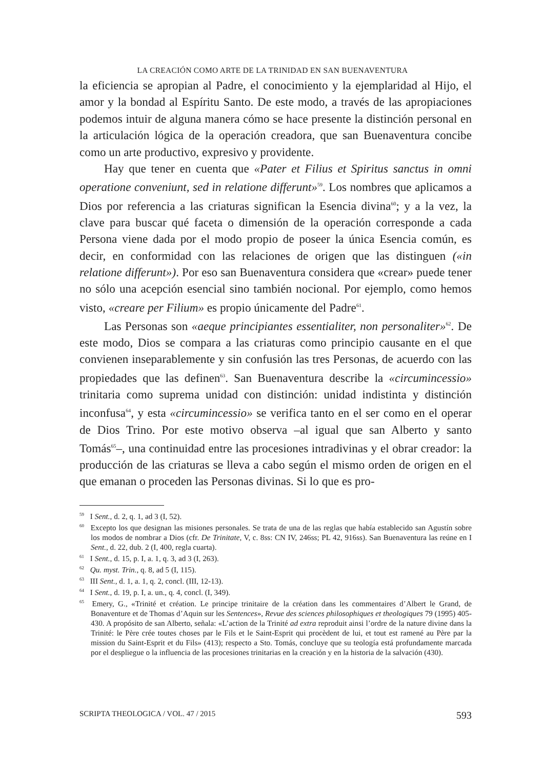LA CREACIÓN COMO ARTE DE LA TRINIDAD EN SAN BUENAVENTURA
la eficiencia se apropian al Padre, el conocimiento y la ejemplaridad al Hijo, el amor y la bondad al Espíritu Santo. De este modo, a través de las apropiaciones podemos intuir de alguna manera cómo se hace presente la distinción personal en la articulación lógica de la operación creadora, que san Buenaventura concibe como un arte productivo, expresivo y providente.
Hay que tener en cuenta que «Pater et Filius et Spiritus sanctus in omni operatione conveniunt, sed in relatione differunt»<sup>59</sup>. Los nombres que aplicamos a Dios por referencia a las criaturas significan la Esencia divina<sup>60</sup>; y a la vez, la clave para buscar qué faceta o dimensión de la operación corresponde a cada Persona viene dada por el modo propio de poseer la única Esencia común, es decir, en conformidad con las relaciones de origen que las distinguen («in relatione differunt»). Por eso san Buenaventura considera que «crear» puede tener no sólo una acepción esencial sino también nocional. Por ejemplo, como hemos visto, «creare per Filium» es propio únicamente del Padre<sup>61</sup>.
Las Personas son «aeque principiantes essentialiter, non personaliter»<sup>62</sup>. De este modo, Dios se compara a las criaturas como principio causante en el que convienen inseparablemente y sin confusión las tres Personas, de acuerdo con las propiedades que las definen<sup>63</sup>. San Buenaventura describe la «circumincessio» trinitaria como suprema unidad con distinción: unidad indistinta y distinción inconfusa<sup>64</sup>, y esta «circumincessio» se verifica tanto en el ser como en el operar de Dios Trino. Por este motivo observa –al igual que san Alberto y santo Tomás<sup>65</sup>–, una continuidad entre las procesiones intradivinas y el obrar creador: la producción de las criaturas se lleva a cabo según el mismo orden de origen en el que emanan o proceden las Personas divinas. Si lo que es pro-
<sup>59</sup> I Sent., d. 2, q. 1, ad 3 (I, 52).
<sup>60</sup> Excepto los que designan las misiones personales. Se trata de una de las reglas que había establecido san Agustín sobre los modos de nombrar a Dios (cfr. De Trinitate, V, c. 8ss: CN IV, 246ss; PL 42, 916ss). San Buenaventura las reúne en I Sent., d. 22, dub. 2 (I, 400, regla cuarta).
<sup>61</sup> I Sent., d. 15, p. I, a. 1, q. 3, ad 3 (I, 263).
<sup>62</sup> Qu. myst. Trin., q. 8, ad 5 (I, 115).
<sup>63</sup> III Sent., d. 1, a. 1, q. 2, concl. (III, 12-13).
<sup>64</sup> I Sent., d. 19, p. I, a. un., q. 4, concl. (I, 349).
<sup>65</sup> Emery, G., «Trinité et création. Le principe trinitaire de la création dans les commentaires d’Albert le Grand, de Bonaventure et de Thomas d’Aquin sur les Sentences», Revue des sciences philosophiques et theologiques 79 (1995) 405-430. A propósito de san Alberto, señala: «L’action de la Trinité ad extra reproduit ainsi l’ordre de la nature divine dans la Trinité: le Père crée toutes choses par le Fils et le Saint-Esprit qui procèdent de lui, et tout est ramené au Père par la mission du Saint-Esprit et du Fils» (413); respecto a Sto. Tomás, concluye que su teología está profundamente marcada por el despliegue o la influencia de las procesiones trinitarias en la creación y en la historia de la salvación (430).
SCRIPTA THEOLOGICA / VOL. 47 / 2015 593